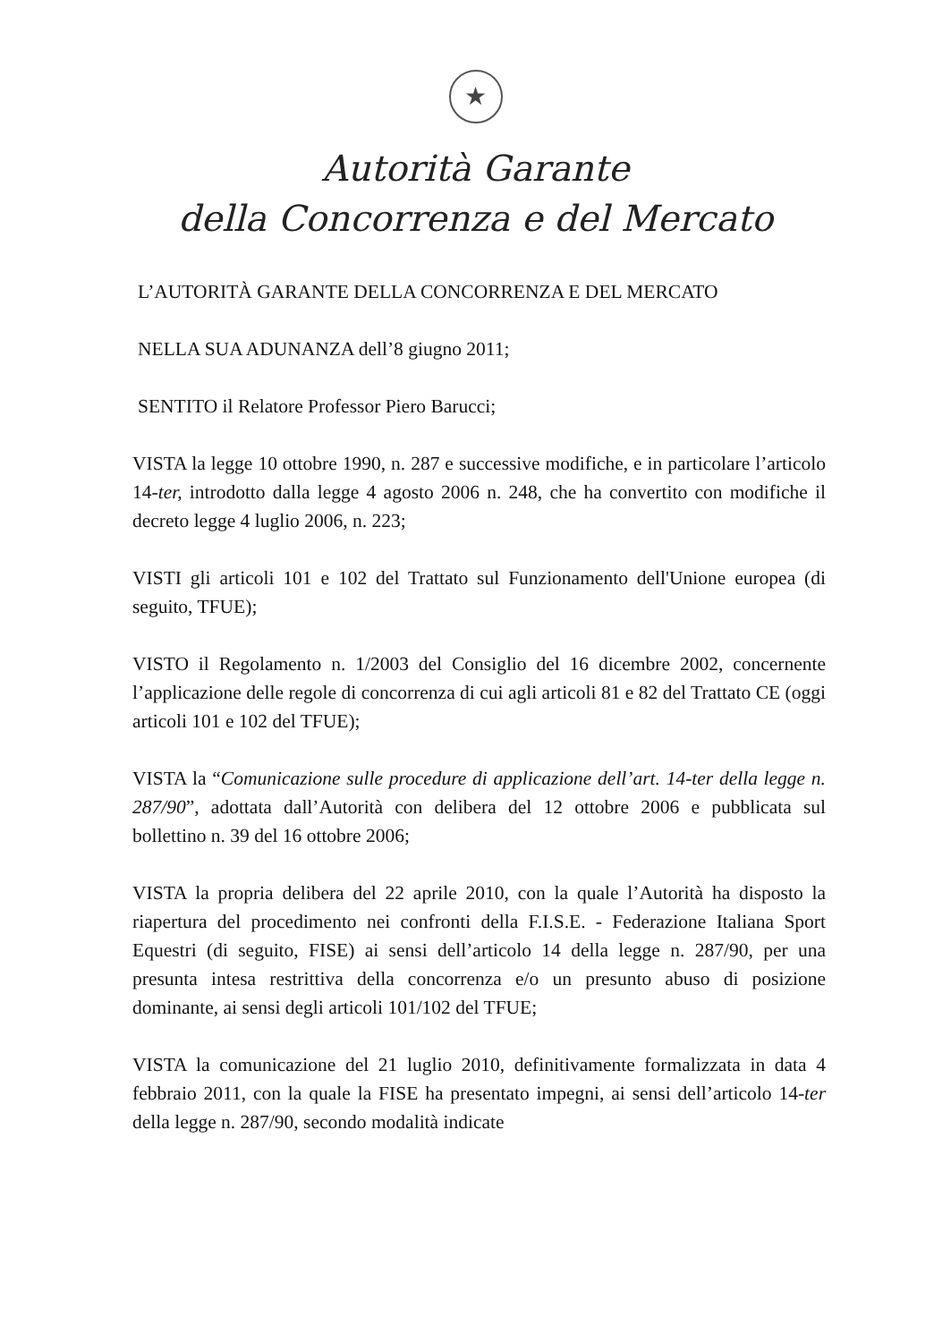★
Autorità Garante
della Concorrenza e del Mercato
L’AUTORITÀ GARANTE DELLA CONCORRENZA E DEL MERCATO
NELLA SUA ADUNANZA dell’8 giugno 2011;
SENTITO il Relatore Professor Piero Barucci;
VISTA la legge 10 ottobre 1990, n. 287 e successive modifiche, e in particolare l’articolo 14-ter, introdotto dalla legge 4 agosto 2006 n. 248, che ha convertito con modifiche il decreto legge 4 luglio 2006, n. 223;
VISTI gli articoli 101 e 102 del Trattato sul Funzionamento dell'Unione europea (di seguito, TFUE);
VISTO il Regolamento n. 1/2003 del Consiglio del 16 dicembre 2002, concernente l’applicazione delle regole di concorrenza di cui agli articoli 81 e 82 del Trattato CE (oggi articoli 101 e 102 del TFUE);
VISTA la “Comunicazione sulle procedure di applicazione dell’art. 14-ter della legge n. 287/90”, adottata dall’Autorità con delibera del 12 ottobre 2006 e pubblicata sul bollettino n. 39 del 16 ottobre 2006;
VISTA la propria delibera del 22 aprile 2010, con la quale l’Autorità ha disposto la riapertura del procedimento nei confronti della F.I.S.E. - Federazione Italiana Sport Equestri (di seguito, FISE) ai sensi dell’articolo 14 della legge n. 287/90, per una presunta intesa restrittiva della concorrenza e/o un presunto abuso di posizione dominante, ai sensi degli articoli 101/102 del TFUE;
VISTA la comunicazione del 21 luglio 2010, definitivamente formalizzata in data 4 febbraio 2011, con la quale la FISE ha presentato impegni, ai sensi dell’articolo 14-ter della legge n. 287/90, secondo modalità indicate